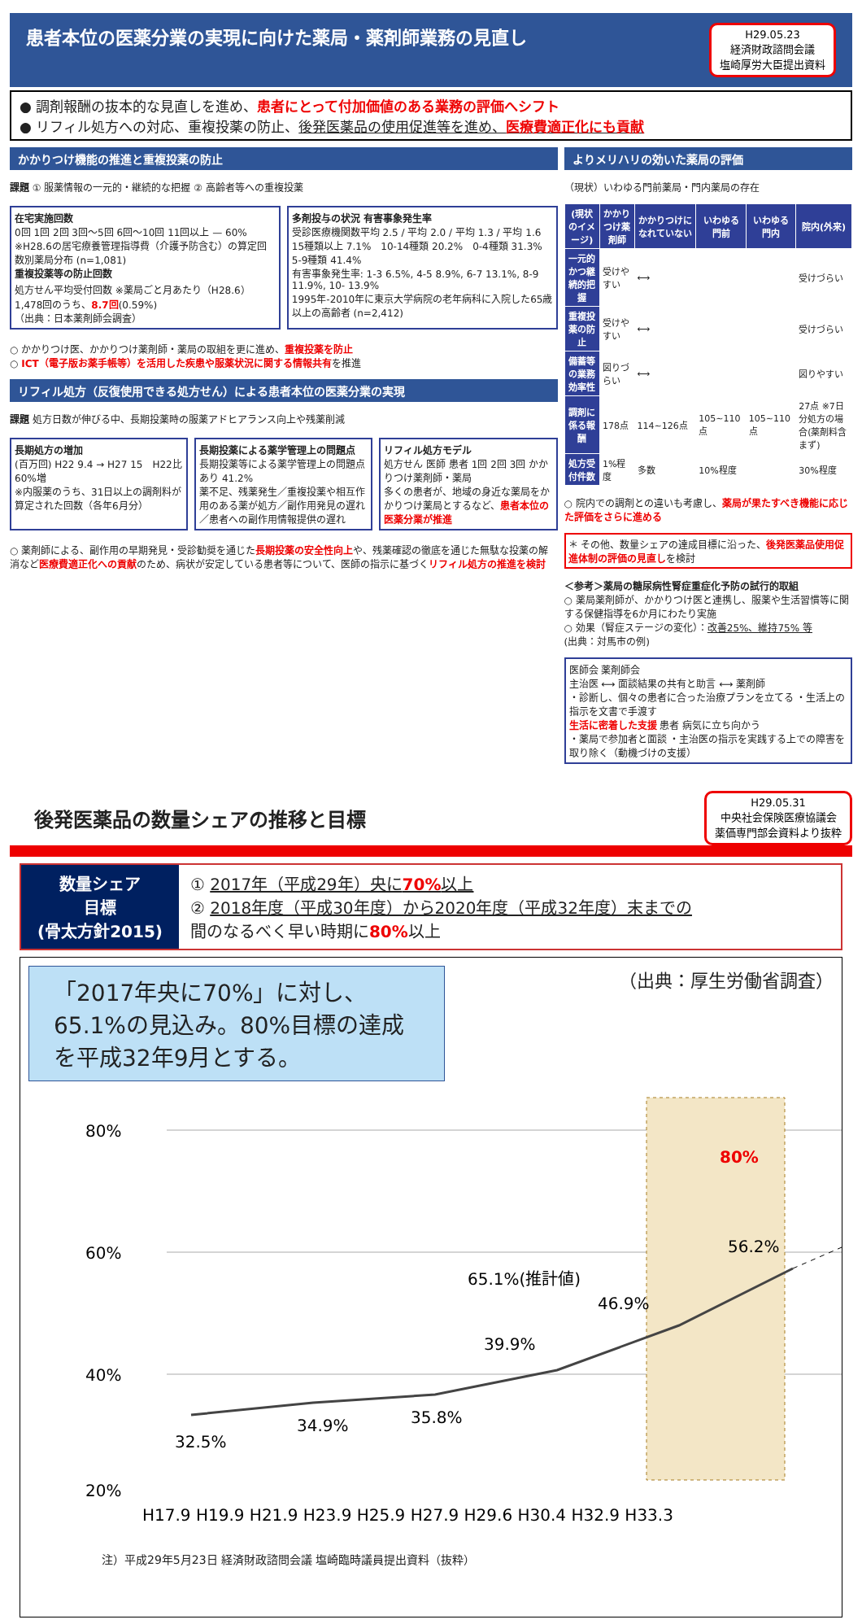患者本位の医薬分業の実現に向けた薬局・薬剤師業務の見直し H29.05.23
経済財政諮問会議
塩崎厚労大臣提出資料
● 調剤報酬の抜本的な見直しを進め、患者にとって付加価値のある業務の評価へシフト
● リフィル処方への対応、重複投薬の防止、後発医薬品の使用促進等を進め、医療費適正化にも貢献
かかりつけ機能の推進と重複投薬の防止
課題 ① 服薬情報の一元的・継続的な把握 ② 高齢者等への重複投薬
在宅実施回数
0回 1回 2回 3回～5回 6回～10回 11回以上 — 60%
※H28.6の居宅療養管理指導費（介護予防含む）の算定回数別薬局分布 (n=1,081)
重複投薬等の防止回数
処方せん平均受付回数 ※薬局ごと月あたり（H28.6）1,478回のうち、8.7回(0.59%)
（出典：日本薬剤師会調査）
多剤投与の状況 有害事象発生率
受診医療機関数平均 2.5 / 平均 2.0 / 平均 1.3 / 平均 1.6
15種類以上 7.1%　10-14種類 20.2%　0-4種類 31.3%　5-9種類 41.4%
有害事象発生率: 1-3 6.5%, 4-5 8.9%, 6-7 13.1%, 8-9 11.9%, 10- 13.9%
1995年-2010年に東京大学病院の老年病科に入院した65歳以上の高齢者 (n=2,412)
○ かかりつけ医、かかりつけ薬剤師・薬局の取組を更に進め、重複投薬を防止
○ ICT（電子版お薬手帳等）を活用した疾患や服薬状況に関する情報共有を推進
リフィル処方（反復使用できる処方せん）による患者本位の医薬分業の実現
課題 処方日数が伸びる中、長期投薬時の服薬アドヒアランス向上や残薬削減
長期処方の増加
(百万回) H22 9.4 → H27 15　H22比60%増
※内服薬のうち、31日以上の調剤料が算定された回数（各年6月分）
長期投薬による薬学管理上の問題点
長期投薬等による薬学管理上の問題点 あり 41.2%
薬不足、残薬発生／重複投薬や相互作用のある薬が処方／副作用発見の遅れ／患者への副作用情報提供の遅れ
リフィル処方モデル
処方せん 医師 患者 1回 2回 3回 かかりつけ薬剤師・薬局
多くの患者が、地域の身近な薬局をかかりつけ薬局とするなど、患者本位の医薬分業が推進
○ 薬剤師による、副作用の早期発見・受診勧奨を通じた長期投薬の安全性向上や、残薬確認の徹底を通じた無駄な投薬の解消など医療費適正化への貢献のため、病状が安定している患者等について、医師の指示に基づくリフィル処方の推進を検討
よりメリハリの効いた薬局の評価
（現状）いわゆる門前薬局・門内薬局の存在
| (現状のイメージ) | かかりつけ薬剤師 | かかりつけになれていない | いわゆる門前 | いわゆる門内 | 院内(外来) |
| --- | --- | --- | --- | --- | --- |
| 一元的かつ継続的把握 | 受けやすい | ⟷ | | | 受けづらい |
| 重複投薬の防止 | 受けやすい | ⟷ | | | 受けづらい |
| 備蓄等の業務効率性 | 図りづらい | ⟷ | | | 図りやすい |
| 調剤に係る報酬 | 178点 | 114~126点 | 105~110点 | 105~110点 | 27点 ※7日分処方の場合(薬剤料含まず) |
| 処方受付件数 | 1%程度 | 多数 | 10%程度 | | 30%程度 |
○ 院内での調剤との違いも考慮し、薬局が果たすべき機能に応じた評価をさらに進める
＊ その他、数量シェアの達成目標に沿った、後発医薬品使用促進体制の評価の見直しを検討
＜参考＞薬局の糖尿病性腎症重症化予防の試行的取組
○ 薬局薬剤師が、かかりつけ医と連携し、服薬や生活習慣等に関する保健指導を6か月にわたり実施
○ 効果（腎症ステージの変化）：改善25%、維持75% 等
(出典：対馬市の例)
医師会 薬剤師会
主治医 ⟷ 面談結果の共有と助言 ⟷ 薬剤師
・診断し、個々の患者に合った治療プランを立てる ・生活上の指示を文書で手渡す
生活に密着した支援 患者 病気に立ち向かう
・薬局で参加者と面談 ・主治医の指示を実践する上での障害を取り除く（動機づけの支援）
後発医薬品の数量シェアの推移と目標
H29.05.31
中央社会保険医療協議会
薬価専門部会資料より抜粋
数量シェア
目標
(骨太方針2015)
① 2017年（平成29年）央に70% 以上
② 2018年度（平成30年度）から2020年度（平成32年度）末までの
間のなるべく早い時期に80% 以上
「2017年央に70%」に対し、65.1%の見込み。80%目標の達成を平成32年9月とする。
（出典：厚生労働省調査）
80%
60%
40%
20%
32.5%
34.9%
35.8%
39.9%
46.9%
56.2%
65.1%(推計値)
80%
H17.9 H19.9 H21.9 H23.9 H25.9 H27.9 H29.6 H30.4 H32.9 H33.3
注）平成29年5月23日 経済財政諮問会議 塩崎臨時議員提出資料（抜粋）